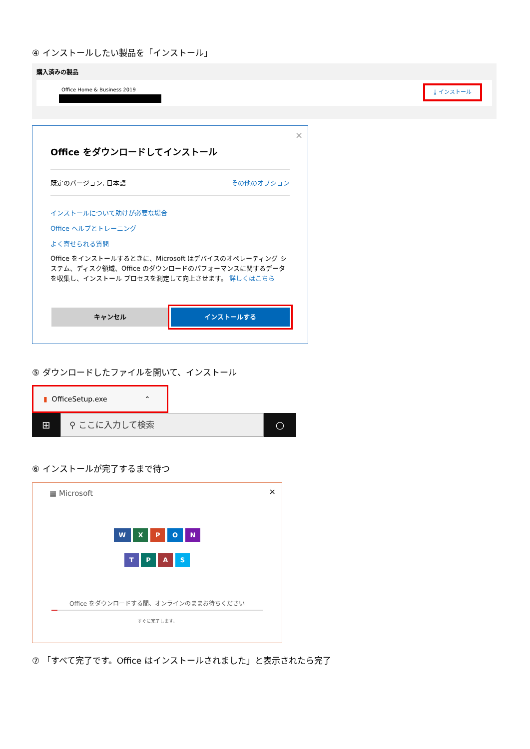④ インストールしたい製品を「インストール」
購入済みの製品
Office Home & Business 2019 ⤓ インストール
×
Office をダウンロードしてインストール
既定のバージョン, 日本語 その他のオプション
インストールについて助けが必要な場合
Office ヘルプとトレーニング
よく寄せられる質問
Office をインストールするときに、Microsoft はデバイスのオペレーティング システム、ディスク領域、Office のダウンロードのパフォーマンスに関するデータを収集し、インストール プロセスを測定して向上させます。 詳しくはこちら
キャンセル インストールする
⑤ ダウンロードしたファイルを開いて、インストール
▮ OfficeSetup.exe ⌃
⊞
　⚲ ここに入力して検索
○
⑥ インストールが完了するまで待つ
▦ Microsoft ×
W X P O N
T P A S
Office をダウンロードする間、オンラインのままお待ちください
すぐに完了します。
⑦ 「すべて完了です。Office はインストールされました」と表示されたら完了